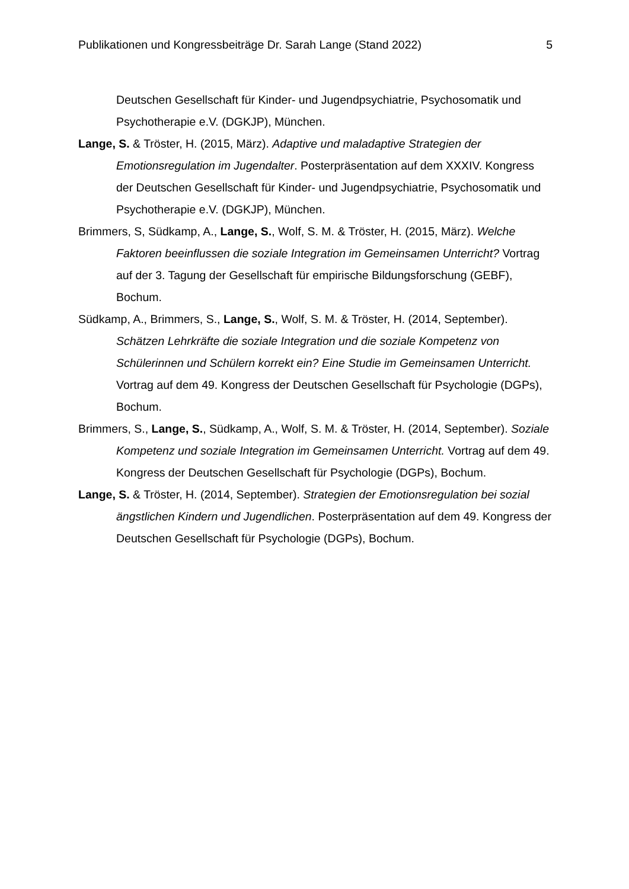Publikationen und Kongressbeiträge Dr. Sarah Lange (Stand 2022) 5
Deutschen Gesellschaft für Kinder- und Jugendpsychiatrie, Psychosomatik und Psychotherapie e.V. (DGKJP), München.
Lange, S. & Tröster, H. (2015, März). Adaptive und maladaptive Strategien der Emotionsregulation im Jugendalter. Posterpräsentation auf dem XXXIV. Kongress der Deutschen Gesellschaft für Kinder- und Jugendpsychiatrie, Psychosomatik und Psychotherapie e.V. (DGKJP), München.
Brimmers, S, Südkamp, A., Lange, S., Wolf, S. M. & Tröster, H. (2015, März). Welche Faktoren beeinflussen die soziale Integration im Gemeinsamen Unterricht? Vortrag auf der 3. Tagung der Gesellschaft für empirische Bildungsforschung (GEBF), Bochum.
Südkamp, A., Brimmers, S., Lange, S., Wolf, S. M. & Tröster, H. (2014, September). Schätzen Lehrkräfte die soziale Integration und die soziale Kompetenz von Schülerinnen und Schülern korrekt ein? Eine Studie im Gemeinsamen Unterricht. Vortrag auf dem 49. Kongress der Deutschen Gesellschaft für Psychologie (DGPs), Bochum.
Brimmers, S., Lange, S., Südkamp, A., Wolf, S. M. & Tröster, H. (2014, September). Soziale Kompetenz und soziale Integration im Gemeinsamen Unterricht. Vortrag auf dem 49. Kongress der Deutschen Gesellschaft für Psychologie (DGPs), Bochum.
Lange, S. & Tröster, H. (2014, September). Strategien der Emotionsregulation bei sozial ängstlichen Kindern und Jugendlichen. Posterpräsentation auf dem 49. Kongress der Deutschen Gesellschaft für Psychologie (DGPs), Bochum.